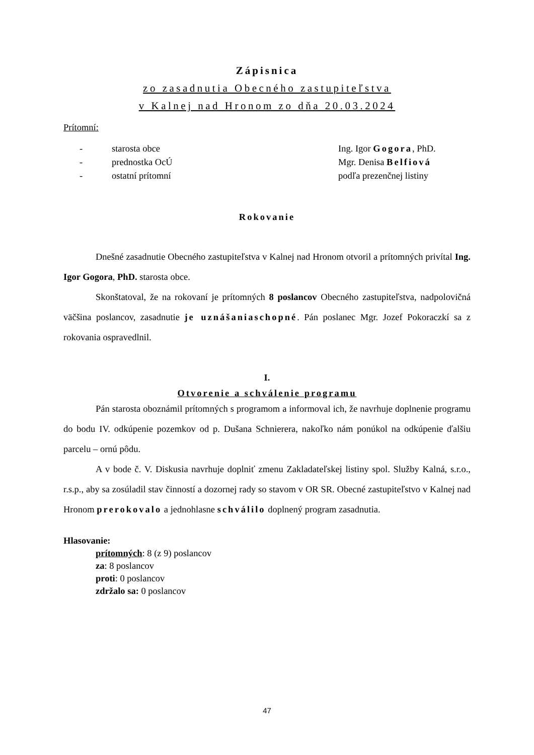Zápisnica
zo zasadnutia Obecného zastupiteľstva
v Kalnej nad Hronom zo dňa 20.03.2024
Prítomní:
- starosta obce Ing. Igor Gogora, PhD.
- prednostka OcÚ Mgr. Denisa Belfiová
- ostatní prítomní podľa prezenčnej listiny
Rokovanie
Dnešné zasadnutie Obecného zastupiteľstva v Kalnej nad Hronom otvoril a prítomných privítal Ing. Igor Gogora, PhD. starosta obce.
Skonštatoval, že na rokovaní je prítomných 8 poslancov Obecného zastupiteľstva, nadpolovičná väčšina poslancov, zasadnutie je uznášaniaschopné. Pán poslanec Mgr. Jozef Pokoraczkí sa z rokovania ospravedlnil.
I.
Otvorenie a schválenie programu
Pán starosta oboznámil prítomných s programom a informoval ich, že navrhuje doplnenie programu do bodu IV. odkúpenie pozemkov od p. Dušana Schnierera, nakoľko nám ponúkol na odkúpenie ďalšiu parcelu – ornú pôdu.
A v bode č. V. Diskusia navrhuje doplniť zmenu Zakladateľskej listiny spol. Služby Kalná, s.r.o., r.s.p., aby sa zosúladil stav činností a dozornej rady so stavom v OR SR. Obecné zastupiteľstvo v Kalnej nad Hronom prerokovalo a jednohlasne schválilo doplnený program zasadnutia.
Hlasovanie:
prítomných: 8 (z 9) poslancov
za: 8 poslancov
proti: 0 poslancov
zdržalo sa: 0 poslancov
47